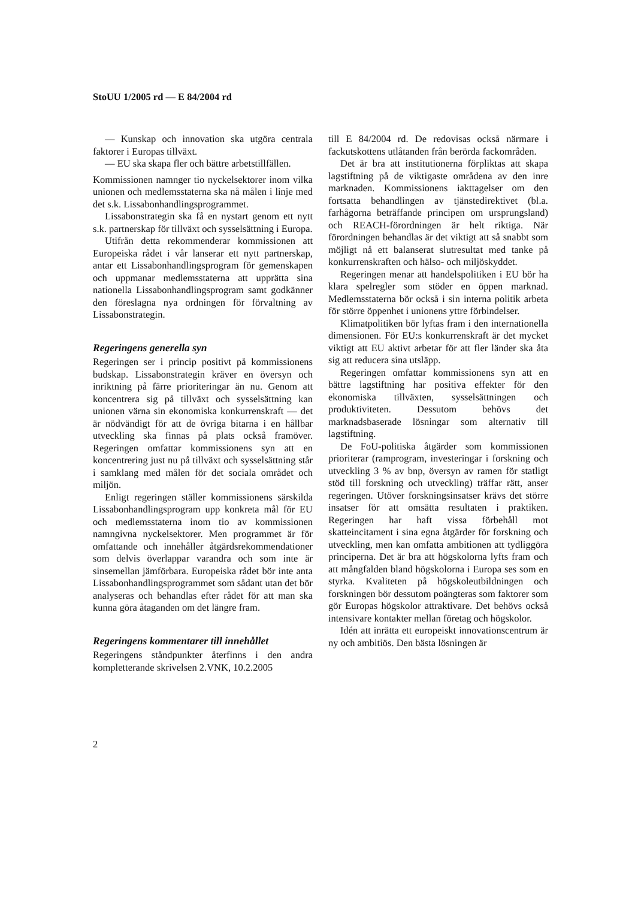StoUU 1/2005 rd — E 84/2004 rd
— Kunskap och innovation ska utgöra centrala faktorer i Europas tillväxt.
— EU ska skapa fler och bättre arbetstillfällen.
Kommissionen namnger tio nyckelsektorer inom vilka unionen och medlemsstaterna ska nå målen i linje med det s.k. Lissabonhandlingsprogrammet.
Lissabonstrategin ska få en nystart genom ett nytt s.k. partnerskap för tillväxt och sysselsättning i Europa.
Utifrån detta rekommenderar kommissionen att Europeiska rådet i vår lanserar ett nytt partnerskap, antar ett Lissabonhandlingsprogram för gemenskapen och uppmanar medlemsstaterna att upprätta sina nationella Lissabonhandlingsprogram samt godkänner den föreslagna nya ordningen för förvaltning av Lissabonstrategin.
Regeringens generella syn
Regeringen ser i princip positivt på kommissionens budskap. Lissabonstrategin kräver en översyn och inriktning på färre prioriteringar än nu. Genom att koncentrera sig på tillväxt och sysselsättning kan unionen värna sin ekonomiska konkurrenskraft — det är nödvändigt för att de övriga bitarna i en hållbar utveckling ska finnas på plats också framöver. Regeringen omfattar kommissionens syn att en koncentrering just nu på tillväxt och sysselsättning står i samklang med målen för det sociala området och miljön.
Enligt regeringen ställer kommissionens särskilda Lissabonhandlingsprogram upp konkreta mål för EU och medlemsstaterna inom tio av kommissionen namngivna nyckelsektorer. Men programmet är för omfattande och innehåller åtgärdsrekommendationer som delvis överlappar varandra och som inte är sinsemellan jämförbara. Europeiska rådet bör inte anta Lissabonhandlingsprogrammet som sådant utan det bör analyseras och behandlas efter rådet för att man ska kunna göra åtaganden om det längre fram.
Regeringens kommentarer till innehållet
Regeringens ståndpunkter återfinns i den andra kompletterande skrivelsen 2.VNK, 10.2.2005
till E 84/2004 rd. De redovisas också närmare i fackutskottens utlåtanden från berörda fackområden.
Det är bra att institutionerna förpliktas att skapa lagstiftning på de viktigaste områdena av den inre marknaden. Kommissionens iakttagelser om den fortsatta behandlingen av tjänstedirektivet (bl.a. farhågorna beträffande principen om ursprungsland) och REACH-förordningen är helt riktiga. När förordningen behandlas är det viktigt att så snabbt som möjligt nå ett balanserat slutresultat med tanke på konkurrenskraften och hälso- och miljöskyddet.
Regeringen menar att handelspolitiken i EU bör ha klara spelregler som stöder en öppen marknad. Medlemsstaterna bör också i sin interna politik arbeta för större öppenhet i unionens yttre förbindelser.
Klimatpolitiken bör lyftas fram i den internationella dimensionen. För EU:s konkurrenskraft är det mycket viktigt att EU aktivt arbetar för att fler länder ska åta sig att reducera sina utsläpp.
Regeringen omfattar kommissionens syn att en bättre lagstiftning har positiva effekter för den ekonomiska tillväxten, sysselsättningen och produktiviteten. Dessutom behövs det marknadsbaserade lösningar som alternativ till lagstiftning.
De FoU-politiska åtgärder som kommissionen prioriterar (ramprogram, investeringar i forskning och utveckling 3 % av bnp, översyn av ramen för statligt stöd till forskning och utveckling) träffar rätt, anser regeringen. Utöver forskningsinsatser krävs det större insatser för att omsätta resultaten i praktiken. Regeringen har haft vissa förbehåll mot skatteincitament i sina egna åtgärder för forskning och utveckling, men kan omfatta ambitionen att tydliggöra principerna. Det är bra att högskolorna lyfts fram och att mångfalden bland högskolorna i Europa ses som en styrka. Kvaliteten på högskoleutbildningen och forskningen bör dessutom poängteras som faktorer som gör Europas högskolor attraktivare. Det behövs också intensivare kontakter mellan företag och högskolor.
Idén att inrätta ett europeiskt innovationscentrum är ny och ambitiös. Den bästa lösningen är
2